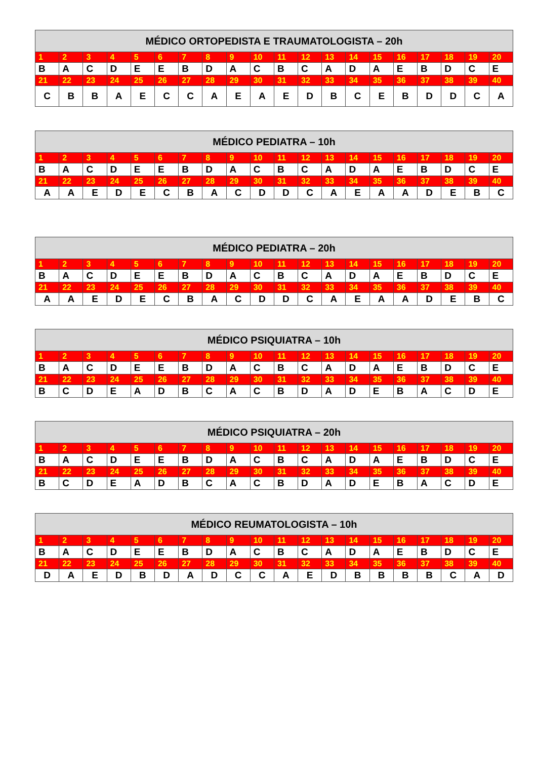| MÉDICO ORTOPEDISTA E TRAUMATOLOGISTA – 20h | | | | | | | | | | | | | | | | | | | |
| --- | --- | --- | --- | --- | --- | --- | --- | --- | --- | --- | --- | --- | --- | --- | --- | --- | --- | --- | --- |
| 1 | 2 | 3 | 4 | 5 | 6 | 7 | 8 | 9 | 10 | 11 | 12 | 13 | 14 | 15 | 16 | 17 | 18 | 19 | 20 |
| B | A | C | D | E | E | B | D | A | C | B | C | A | D | A | E | B | D | C | E |
| 21 | 22 | 23 | 24 | 25 | 26 | 27 | 28 | 29 | 30 | 31 | 32 | 33 | 34 | 35 | 36 | 37 | 38 | 39 | 40 |
| C | B | B | A | E | C | C | A | E | A | E | D | B | C | E | B | D | D | C | A |
| MÉDICO PEDIATRA – 10h | | | | | | | | | | | | | | | | | | | |
| --- | --- | --- | --- | --- | --- | --- | --- | --- | --- | --- | --- | --- | --- | --- | --- | --- | --- | --- | --- |
| 1 | 2 | 3 | 4 | 5 | 6 | 7 | 8 | 9 | 10 | 11 | 12 | 13 | 14 | 15 | 16 | 17 | 18 | 19 | 20 |
| B | A | C | D | E | E | B | D | A | C | B | C | A | D | A | E | B | D | C | E |
| 21 | 22 | 23 | 24 | 25 | 26 | 27 | 28 | 29 | 30 | 31 | 32 | 33 | 34 | 35 | 36 | 37 | 38 | 39 | 40 |
| A | A | E | D | E | C | B | A | C | D | D | C | A | E | A | A | D | E | B | C |
| MÉDICO PEDIATRA – 20h | | | | | | | | | | | | | | | | | | | |
| --- | --- | --- | --- | --- | --- | --- | --- | --- | --- | --- | --- | --- | --- | --- | --- | --- | --- | --- | --- |
| 1 | 2 | 3 | 4 | 5 | 6 | 7 | 8 | 9 | 10 | 11 | 12 | 13 | 14 | 15 | 16 | 17 | 18 | 19 | 20 |
| B | A | C | D | E | E | B | D | A | C | B | C | A | D | A | E | B | D | C | E |
| 21 | 22 | 23 | 24 | 25 | 26 | 27 | 28 | 29 | 30 | 31 | 32 | 33 | 34 | 35 | 36 | 37 | 38 | 39 | 40 |
| A | A | E | D | E | C | B | A | C | D | D | C | A | E | A | A | D | E | B | C |
| MÉDICO PSIQUIATRA – 10h | | | | | | | | | | | | | | | | | | | |
| --- | --- | --- | --- | --- | --- | --- | --- | --- | --- | --- | --- | --- | --- | --- | --- | --- | --- | --- | --- |
| 1 | 2 | 3 | 4 | 5 | 6 | 7 | 8 | 9 | 10 | 11 | 12 | 13 | 14 | 15 | 16 | 17 | 18 | 19 | 20 |
| B | A | C | D | E | E | B | D | A | C | B | C | A | D | A | E | B | D | C | E |
| 21 | 22 | 23 | 24 | 25 | 26 | 27 | 28 | 29 | 30 | 31 | 32 | 33 | 34 | 35 | 36 | 37 | 38 | 39 | 40 |
| B | C | D | E | A | D | B | C | A | C | B | D | A | D | E | B | A | C | D | E |
| MÉDICO PSIQUIATRA – 20h | | | | | | | | | | | | | | | | | | | |
| --- | --- | --- | --- | --- | --- | --- | --- | --- | --- | --- | --- | --- | --- | --- | --- | --- | --- | --- | --- |
| 1 | 2 | 3 | 4 | 5 | 6 | 7 | 8 | 9 | 10 | 11 | 12 | 13 | 14 | 15 | 16 | 17 | 18 | 19 | 20 |
| B | A | C | D | E | E | B | D | A | C | B | C | A | D | A | E | B | D | C | E |
| 21 | 22 | 23 | 24 | 25 | 26 | 27 | 28 | 29 | 30 | 31 | 32 | 33 | 34 | 35 | 36 | 37 | 38 | 39 | 40 |
| B | C | D | E | A | D | B | C | A | C | B | D | A | D | E | B | A | C | D | E |
| MÉDICO REUMATOLOGISTA – 10h | | | | | | | | | | | | | | | | | | | |
| --- | --- | --- | --- | --- | --- | --- | --- | --- | --- | --- | --- | --- | --- | --- | --- | --- | --- | --- | --- |
| 1 | 2 | 3 | 4 | 5 | 6 | 7 | 8 | 9 | 10 | 11 | 12 | 13 | 14 | 15 | 16 | 17 | 18 | 19 | 20 |
| B | A | C | D | E | E | B | D | A | C | B | C | A | D | A | E | B | D | C | E |
| 21 | 22 | 23 | 24 | 25 | 26 | 27 | 28 | 29 | 30 | 31 | 32 | 33 | 34 | 35 | 36 | 37 | 38 | 39 | 40 |
| D | A | E | D | B | D | A | D | C | C | A | E | D | B | B | B | B | C | A | D |